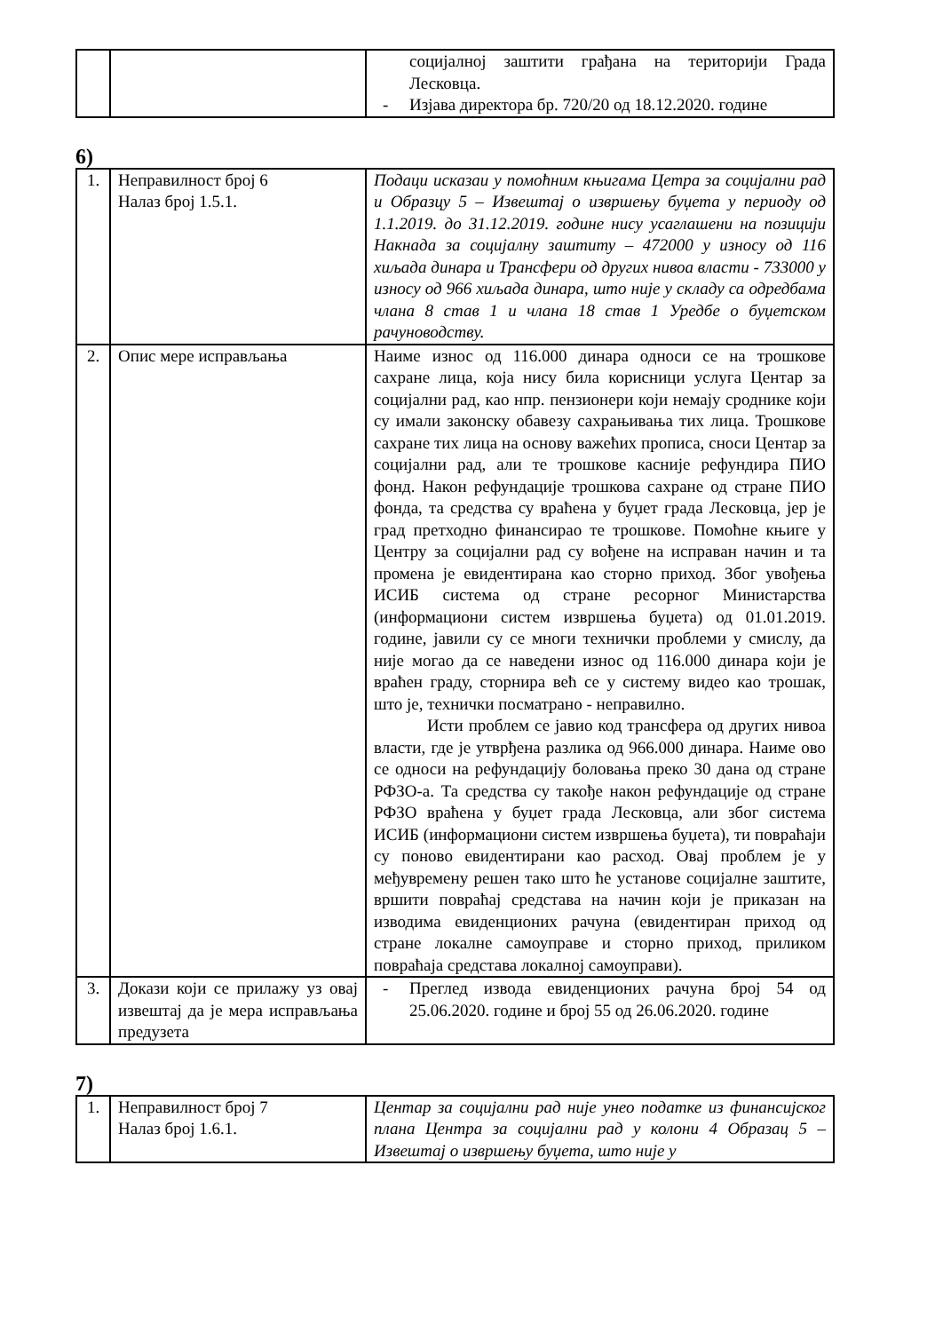| | | социјалној заштити грађана на територији Града Лесковца. - Изјава директора бр. 720/20 од 18.12.2020. године |
6)
| 1. | Неправилност број 6 Налаз број 1.5.1. | Подаци исказаи у помоћним књигама Цетра за социјални рад и Образцу 5 – Извештај о извршењу буџета у периоду од 1.1.2019. до 31.12.2019. године нису усаглашени на позицији Накнада за социјалну заштиту – 472000 у износу од 116 хиљада динара и Трансфери од других нивоа власти - 733000 у износу од 966 хиљада динара, што није у складу са одредбама члана 8 став 1 и члана 18 став 1 Уредбе о буџетском рачуноводству. |
| 2. | Опис мере исправљања | Наиме износ од 116.000 динара односи се на трошкове сахране лица, која нису била корисници услуга Центар за социјални рад, као нпр. пензионери који немају сроднике који су имали законску обавезу сахрањивања тих лица. Трошкове сахране тих лица на основу важећих прописа, сноси Центар за социјални рад, али те трошкове касније рефундира ПИО фонд. Након рефундације трошкова сахране од стране ПИО фонда, та средства су враћена у буџет града Лесковца, јер је град претходно финансирао те трошкове. Помоћне књиге у Центру за социјални рад су вођене на исправан начин и та промена је евидентирана као сторно приход. Због увођења ИСИБ система од стране ресорног Министарства (информациони систем извршења буџета) од 01.01.2019. године, јавили су се многи технички проблеми у смислу, да није могао да се наведени износ од 116.000 динара који је враћен граду, сторнира већ се у систему видео као трошак, што је, технички посматрано - неправилно. Исти проблем се јавио код трансфера од других нивоа власти, где је утврђена разлика од 966.000 динара. Наиме ово се односи на рефундацију боловања преко 30 дана од стране РФЗО-а. Та средства су такође након рефундације од стране РФЗО враћена у буџет града Лесковца, али због система ИСИБ (информациони систем извршења буџета), ти повраћаји су поново евидентирани као расход. Овај проблем је у међувремену решен тако што ће установе социјалне заштите, вршити повраћај средстава на начин који је приказан на изводима евиденционих рачуна (евидентиран приход од стране локалне самоуправе и сторно приход, приликом повраћаја средстава локалној самоуправи). |
| 3. | Докази који се прилажу уз овај извештај да је мера исправљања предузета | - Преглед извода евиденционих рачуна број 54 од 25.06.2020. године и број 55 од 26.06.2020. године |
7)
| 1. | Неправилност број 7 Налаз број 1.6.1. | Центар за социјални рад није унео податке из финансијског плана Центра за социјални рад у колони 4 Образац 5 – Извештај о извршењу буџета, што није у |